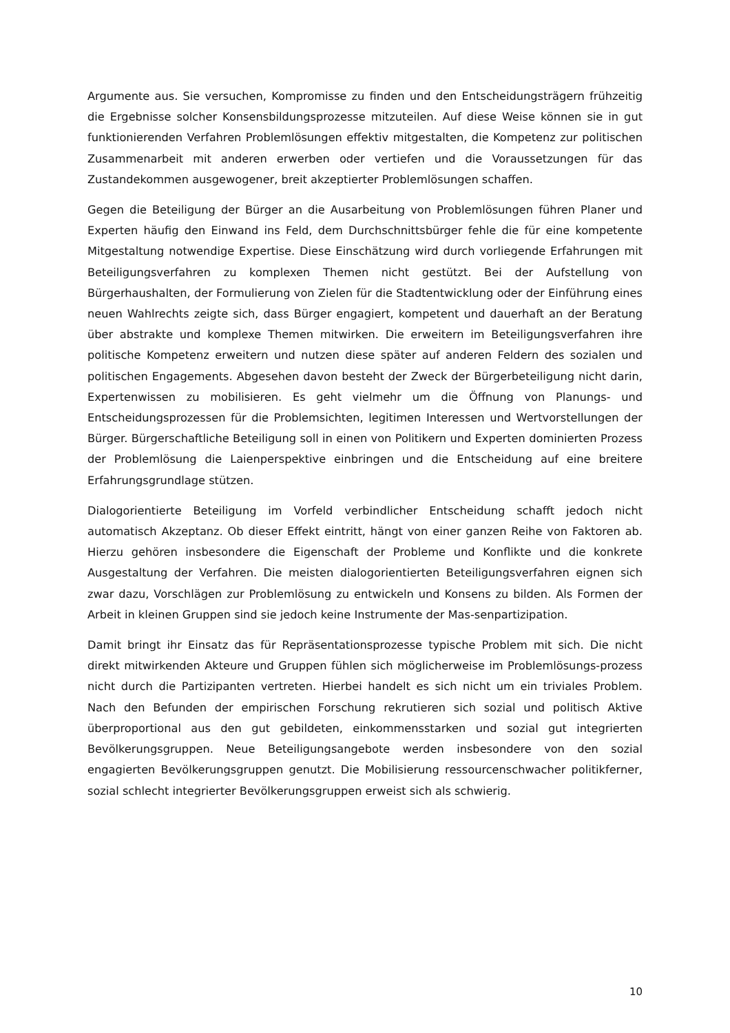Argumente aus. Sie versuchen, Kompromisse zu finden und den Entscheidungsträgern frühzeitig die Ergebnisse solcher Konsensbildungsprozesse mitzuteilen. Auf diese Weise können sie in gut funktionierenden Verfahren Problemlösungen effektiv mitgestalten, die Kompetenz zur politischen Zusammenarbeit mit anderen erwerben oder vertiefen und die Voraussetzungen für das Zustandekommen ausgewogener, breit akzeptierter Problemlösungen schaffen.
Gegen die Beteiligung der Bürger an die Ausarbeitung von Problemlösungen führen Planer und Experten häufig den Einwand ins Feld, dem Durchschnittsbürger fehle die für eine kompetente Mitgestaltung notwendige Expertise. Diese Einschätzung wird durch vorliegende Erfahrungen mit Beteiligungsverfahren zu komplexen Themen nicht gestützt. Bei der Aufstellung von Bürgerhaushalten, der Formulierung von Zielen für die Stadtentwicklung oder der Einführung eines neuen Wahlrechts zeigte sich, dass Bürger engagiert, kompetent und dauerhaft an der Beratung über abstrakte und komplexe Themen mitwirken. Die erweitern im Beteiligungsverfahren ihre politische Kompetenz erweitern und nutzen diese später auf anderen Feldern des sozialen und politischen Engagements. Abgesehen davon besteht der Zweck der Bürgerbeteiligung nicht darin, Expertenwissen zu mobilisieren. Es geht vielmehr um die Öffnung von Planungs- und Entscheidungsprozessen für die Problemsichten, legitimen Interessen und Wertvorstellungen der Bürger. Bürgerschaftliche Beteiligung soll in einen von Politikern und Experten dominierten Prozess der Problemlösung die Laienperspektive einbringen und die Entscheidung auf eine breitere Erfahrungsgrundlage stützen.
Dialogorientierte Beteiligung im Vorfeld verbindlicher Entscheidung schafft jedoch nicht automatisch Akzeptanz. Ob dieser Effekt eintritt, hängt von einer ganzen Reihe von Faktoren ab. Hierzu gehören insbesondere die Eigenschaft der Probleme und Konflikte und die konkrete Ausgestaltung der Verfahren. Die meisten dialogorientierten Beteiligungsverfahren eignen sich zwar dazu, Vorschlägen zur Problemlösung zu entwickeln und Konsens zu bilden. Als Formen der Arbeit in kleinen Gruppen sind sie jedoch keine Instrumente der Mas-senpartizipation.
Damit bringt ihr Einsatz das für Repräsentationsprozesse typische Problem mit sich. Die nicht direkt mitwirkenden Akteure und Gruppen fühlen sich möglicherweise im Problemlösungs-prozess nicht durch die Partizipanten vertreten. Hierbei handelt es sich nicht um ein triviales Problem. Nach den Befunden der empirischen Forschung rekrutieren sich sozial und politisch Aktive überproportional aus den gut gebildeten, einkommensstarken und sozial gut integrierten Bevölkerungsgruppen. Neue Beteiligungsangebote werden insbesondere von den sozial engagierten Bevölkerungsgruppen genutzt. Die Mobilisierung ressourcenschwacher politikferner, sozial schlecht integrierter Bevölkerungsgruppen erweist sich als schwierig.
10